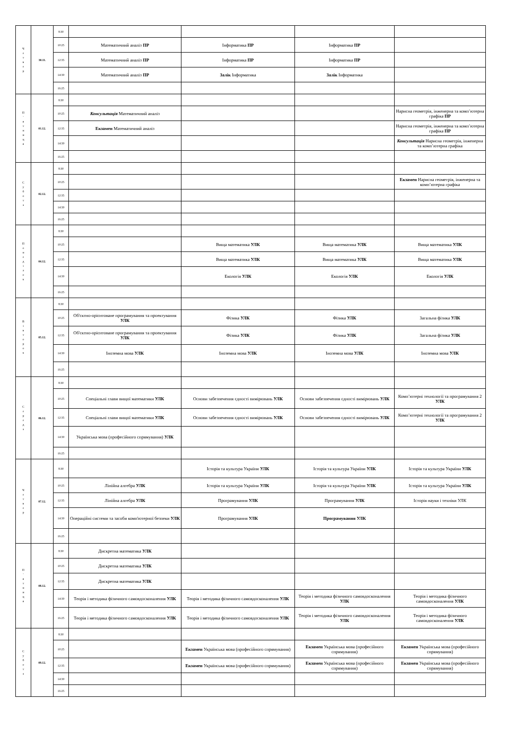| Ч е т в е р | 30.11. | 8:30 | | | | |
| | | 10:25 | Математичний аналіз ПР | Інформатика ПР | Інформатика ПР | |
| | | 12:35 | Математичний аналіз ПР | Інформатика ПР | Інформатика ПР | |
| | | 14:30 | Математичний аналіз ПР | Залік Інформатика | Залік Інформатика | |
| | | 16:25 | | | | |
| П ' я т н и ц я | 01.12. | 8:30 | | | | |
| | | 10:25 | Консультація Математичний аналіз | | | Нарисна геометрія, інженерна та комп’ютерна графіка ПР |
| | | 12:35 | Екзамен Математичний аналіз | | | Нарисна геометрія, інженерна та комп’ютерна графіка ПР |
| | | 14:30 | | | | Консультація Нарисна геометрія, інженерна та комп’ютерна графіка |
| | | 16:25 | | | | |
| С у б о т а | 02.12. | 8:30 | | | | |
| | | 10:25 | | | | Екзамен Нарисна геометрія, інженерна та комп’ютерна графіка |
| | | 12:35 | | | | |
| | | 14:30 | | | | |
| | | 16:25 | | | | |
| П о н е д і л о к | 04.12. | 8:30 | | | | |
| | | 10:25 | | Вища математика УЛК | Вища математика УЛК | Вища математика УЛК |
| | | 12:35 | | Вища математика УЛК | Вища математика УЛК | Вища математика УЛК |
| | | 14:30 | | Екологія УЛК | Екологія УЛК | Екологія УЛК |
| | | 16:25 | | | | |
| В і в т о р о к | 05.12. | 8:30 | | | | |
| | | 10:25 | Об'єктно-орієнтоване програмування та проектування УЛК | Фізика УЛК | Фізика УЛК | Загальна фізика УЛК |
| | | 12:35 | Об'єктно-орієнтоване програмування та проектування УЛК | Фізика УЛК | Фізика УЛК | Загальна фізика УЛК |
| | | 14:30 | Іноземна мова УЛК | Іноземна мова УЛК | Іноземна мова УЛК | Іноземна мова УЛК |
| | | 16:25 | | | | |
| С е р е д а | 06.12. | 8:30 | | | | |
| | | 10:25 | Спеціальні глави вищої математики УЛК | Основи забезпечення єдності вимірювань УЛК | Основи забезпечення єдності вимірювань УЛК | Комп’ютерні технології та програмування 2 УЛК |
| | | 12:35 | Спеціальні глави вищої математики УЛК | Основи забезпечення єдності вимірювань УЛК | Основи забезпечення єдності вимірювань УЛК | Комп’ютерні технології та програмування 2 УЛК |
| | | 14:30 | Українська мова (професійного спрямування) УЛК | | | |
| | | 16:25 | | | | |
| Ч е т в е р | 07.12. | 8:30 | | Історія та культура України УЛК | Історія та культура України УЛК | Історія та культура України УЛК |
| | | 10:25 | Лінійна алгебра УЛК | Історія та культура України УЛК | Історія та культура України УЛК | Історія та культура України УЛК |
| | | 12:35 | Лінійна алгебра УЛК | Програмування УЛК | Програмування УЛК | Історія науки і техніки УЛК |
| | | 14:30 | Операційні системи та засоби комп'ютерної безпеки УЛК | Програмування УЛК | Програмування УЛК | |
| | | 16:25 | | | | |
| П ' я т н и ц я | 08.12. | 8:30 | Дискретна математика УЛК | | | |
| | | 10:25 | Дискретна математика УЛК | | | |
| | | 12:35 | Дискретна математика УЛК | | | |
| | | 14:30 | Теорія і методика фізичного самовдосконалення УЛК | Теорія і методика фізичного самовдосконалення УЛК | Теорія і методика фізичного самовдосконалення УЛК | Теорія і методика фізичного самовдосконалення УЛК |
| | | 16:25 | Теорія і методика фізичного самовдосконалення УЛК | Теорія і методика фізичного самовдосконалення УЛК | Теорія і методика фізичного самовдосконалення УЛК | Теорія і методика фізичного самовдосконалення УЛК |
| С у б о т а | 09.12. | 8:30 | | | | |
| | | 10:25 | | Екзамен Українська мова (професійного спрямування) | Екзамен Українська мова (професійного спрямування) | Екзамен Українська мова (професійного спрямування) |
| | | 12:35 | | Екзамен Українська мова (професійного спрямування) | Екзамен Українська мова (професійного спрямування) | Екзамен Українська мова (професійного спрямування) |
| | | 14:30 | | | | |
| | | 16:25 | | | | |